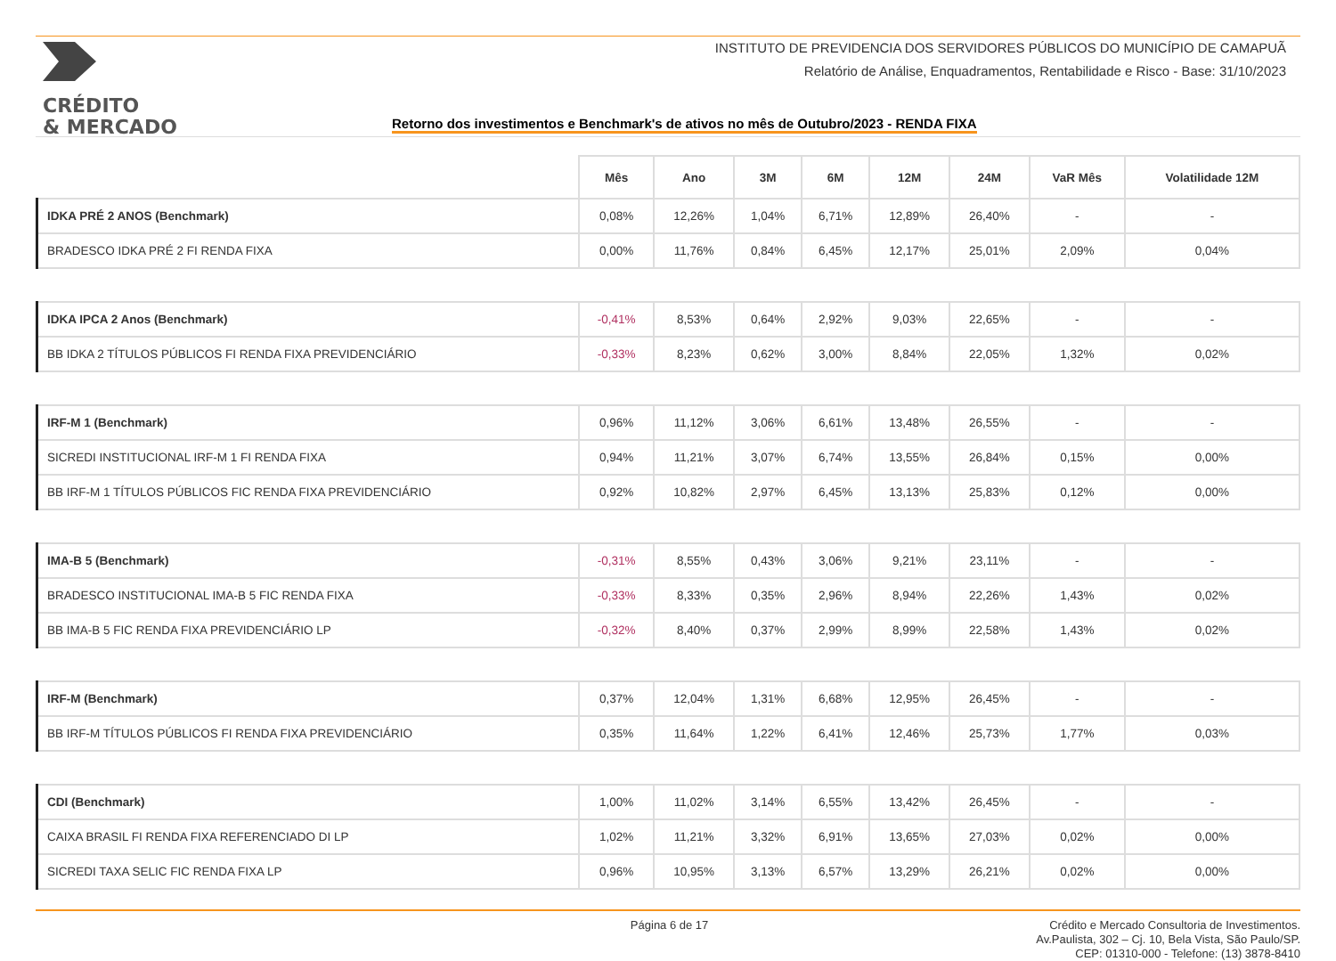CRÉDITO
& MERCADO
INSTITUTO DE PREVIDENCIA DOS SERVIDORES PÚBLICOS DO MUNICÍPIO DE CAMAPUÃ
Relatório de Análise, Enquadramentos, Rentabilidade e Risco - Base: 31/10/2023
Retorno dos investimentos e Benchmark's de ativos no mês de Outubro/2023 - RENDA FIXA
| | Mês | Ano | 3M | 6M | 12M | 24M | VaR Mês | Volatilidade 12M |
| --- | --- | --- | --- | --- | --- | --- | --- | --- |
| IDKA PRÉ 2 ANOS (Benchmark) | 0,08% | 12,26% | 1,04% | 6,71% | 12,89% | 26,40% | - | - |
| BRADESCO IDKA PRÉ 2 FI RENDA FIXA | 0,00% | 11,76% | 0,84% | 6,45% | 12,17% | 25,01% | 2,09% | 0,04% |
| IDKA IPCA 2 Anos (Benchmark) | -0,41% | 8,53% | 0,64% | 2,92% | 9,03% | 22,65% | - | - |
| BB IDKA 2 TÍTULOS PÚBLICOS FI RENDA FIXA PREVIDENCIÁRIO | -0,33% | 8,23% | 0,62% | 3,00% | 8,84% | 22,05% | 1,32% | 0,02% |
| IRF-M 1 (Benchmark) | 0,96% | 11,12% | 3,06% | 6,61% | 13,48% | 26,55% | - | - |
| SICREDI INSTITUCIONAL IRF-M 1 FI RENDA FIXA | 0,94% | 11,21% | 3,07% | 6,74% | 13,55% | 26,84% | 0,15% | 0,00% |
| BB IRF-M 1 TÍTULOS PÚBLICOS FIC RENDA FIXA PREVIDENCIÁRIO | 0,92% | 10,82% | 2,97% | 6,45% | 13,13% | 25,83% | 0,12% | 0,00% |
| IMA-B 5 (Benchmark) | -0,31% | 8,55% | 0,43% | 3,06% | 9,21% | 23,11% | - | - |
| BRADESCO INSTITUCIONAL IMA-B 5 FIC RENDA FIXA | -0,33% | 8,33% | 0,35% | 2,96% | 8,94% | 22,26% | 1,43% | 0,02% |
| BB IMA-B 5 FIC RENDA FIXA PREVIDENCIÁRIO LP | -0,32% | 8,40% | 0,37% | 2,99% | 8,99% | 22,58% | 1,43% | 0,02% |
| IRF-M (Benchmark) | 0,37% | 12,04% | 1,31% | 6,68% | 12,95% | 26,45% | - | - |
| BB IRF-M TÍTULOS PÚBLICOS FI RENDA FIXA PREVIDENCIÁRIO | 0,35% | 11,64% | 1,22% | 6,41% | 12,46% | 25,73% | 1,77% | 0,03% |
| CDI (Benchmark) | 1,00% | 11,02% | 3,14% | 6,55% | 13,42% | 26,45% | - | - |
| CAIXA BRASIL FI RENDA FIXA REFERENCIADO DI LP | 1,02% | 11,21% | 3,32% | 6,91% | 13,65% | 27,03% | 0,02% | 0,00% |
| SICREDI TAXA SELIC FIC RENDA FIXA LP | 0,96% | 10,95% | 3,13% | 6,57% | 13,29% | 26,21% | 0,02% | 0,00% |
Página 6 de 17
Crédito e Mercado Consultoria de Investimentos.
Av.Paulista, 302 – Cj. 10, Bela Vista, São Paulo/SP.
CEP: 01310-000 - Telefone: (13) 3878-8410